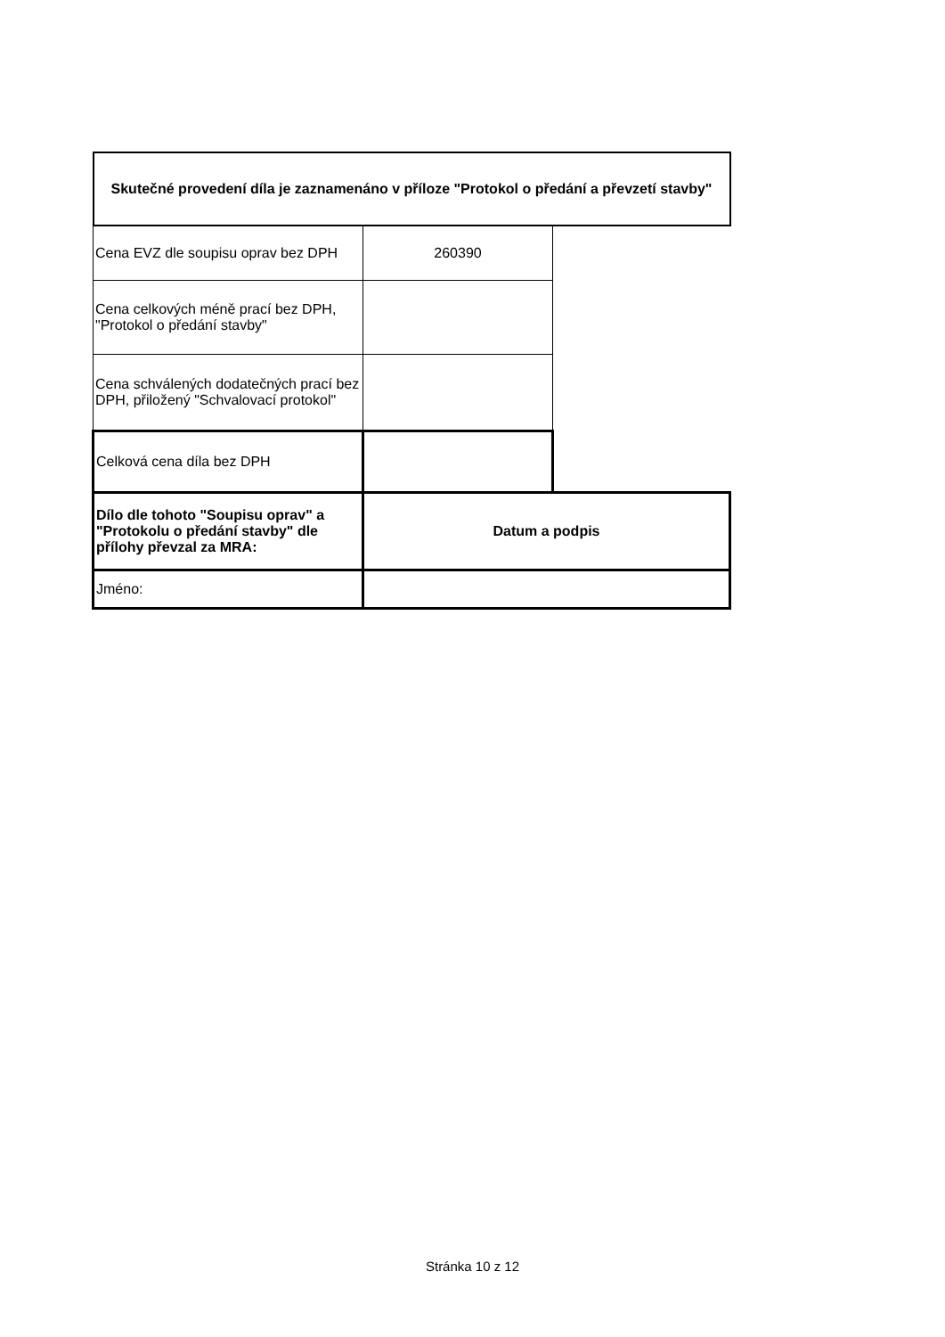| Skutečné provedení díla je zaznamenáno v příloze "Protokol o předání a převzetí stavby" | | |
| Cena EVZ dle soupisu oprav bez DPH | 260390 | |
| Cena celkových méně prací bez DPH, "Protokol o předání stavby" | | |
| Cena schválených dodatečných prací bez DPH, přiložený "Schvalovací protokol" | | |
| Celková cena díla bez DPH | | |
| Dílo dle tohoto "Soupisu oprav" a "Protokolu o předání stavby" dle přílohy převzal za MRA: | Datum a podpis | |
| Jméno: | | |
Stránka 10 z 12